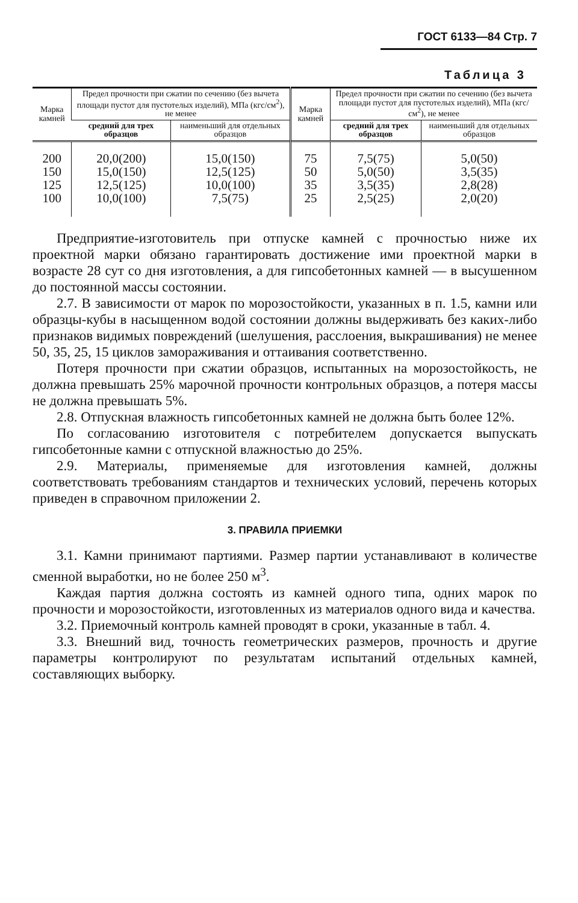ГОСТ 6133—84 Стр. 7
Таблица 3
| Марка камней | Предел прочности при сжатии по сечению (без вычета площади пустот для пустотелых изделий), МПа (кгс/см<sup>2</sup>), не менее | | Марка камней | Предел прочности при сжатии по сечению (без вычета площади пустот для пустотелых изделий), МПа (кгс/см<sup>2</sup>), не менее | |
| --- | --- | --- | --- | --- | --- |
| | средний для трех образцов | наименьший для отдельных образцов | | средний для трех образцов | наименьший для отдельных образцов |
| 200 150 125 100 | 20,0(200) 15,0(150) 12,5(125) 10,0(100) | 15,0(150) 12,5(125) 10,0(100) 7,5(75) | 75 50 35 25 | 7,5(75) 5,0(50) 3,5(35) 2,5(25) | 5,0(50) 3,5(35) 2,8(28) 2,0(20) |
Предприятие-изготовитель при отпуске камней с прочностью ниже их проектной марки обязано гарантировать достижение ими проектной марки в возрасте 28 сут со дня изготовления, а для гипсобетонных камней — в высушенном до постоянной массы состоянии.
2.7. В зависимости от марок по морозостойкости, указанных в п. 1.5, камни или образцы-кубы в насыщенном водой состоянии должны выдерживать без каких-либо признаков видимых повреждений (шелушения, расслоения, выкрашивания) не менее 50, 35, 25, 15 циклов замораживания и оттаивания соответственно.
Потеря прочности при сжатии образцов, испытанных на морозостойкость, не должна превышать 25% марочной прочности контрольных образцов, а потеря массы не должна превышать 5%.
2.8. Отпускная влажность гипсобетонных камней не должна быть более 12%.
По согласованию изготовителя с потребителем допускается выпускать гипсобетонные камни с отпускной влажностью до 25%.
2.9. Материалы, применяемые для изготовления камней, должны соответствовать требованиям стандартов и технических условий, перечень которых приведен в справочном приложении 2.
3. ПРАВИЛА ПРИЕМКИ
3.1. Камни принимают партиями. Размер партии устанавливают в количестве сменной выработки, но не более 250 м<sup>3</sup>.
Каждая партия должна состоять из камней одного типа, одних марок по прочности и морозостойкости, изготовленных из материалов одного вида и качества.
3.2. Приемочный контроль камней проводят в сроки, указанные в табл. 4.
3.3. Внешний вид, точность геометрических размеров, прочность и другие параметры контролируют по результатам испытаний отдельных камней, составляющих выборку.